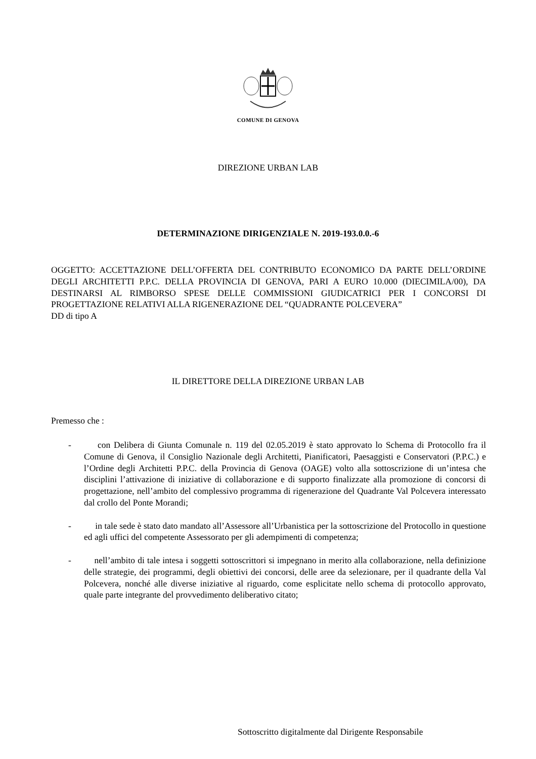COMUNE DI GENOVA
DIREZIONE URBAN LAB
DETERMINAZIONE DIRIGENZIALE N. 2019-193.0.0.-6
OGGETTO: ACCETTAZIONE DELL’OFFERTA DEL CONTRIBUTO ECONOMICO DA PARTE DELL’ORDINE DEGLI ARCHITETTI P.P.C. DELLA PROVINCIA DI GENOVA, PARI A EURO 10.000 (DIECIMILA/00), DA DESTINARSI AL RIMBORSO SPESE DELLE COMMISSIONI GIUDICATRICI PER I CONCORSI DI PROGETTAZIONE RELATIVI ALLA RIGENERAZIONE DEL “QUADRANTE POLCEVERA”
DD di tipo A
IL DIRETTORE DELLA DIREZIONE URBAN LAB
Premesso che :
- con Delibera di Giunta Comunale n. 119 del 02.05.2019 è stato approvato lo Schema di Protocollo fra il Comune di Genova, il Consiglio Nazionale degli Architetti, Pianificatori, Paesaggisti e Conservatori (P.P.C.) e l’Ordine degli Architetti P.P.C. della Provincia di Genova (OAGE) volto alla sottoscrizione di un’intesa che disciplini l’attivazione di iniziative di collaborazione e di supporto finalizzate alla promozione di concorsi di progettazione, nell’ambito del complessivo programma di rigenerazione del Quadrante Val Polcevera interessato dal crollo del Ponte Morandi;
- in tale sede è stato dato mandato all’Assessore all’Urbanistica per la sottoscrizione del Protocollo in questione ed agli uffici del competente Assessorato per gli adempimenti di competenza;
- nell’ambito di tale intesa i soggetti sottoscrittori si impegnano in merito alla collaborazione, nella definizione delle strategie, dei programmi, degli obiettivi dei concorsi, delle aree da selezionare, per il quadrante della Val Polcevera, nonché alle diverse iniziative al riguardo, come esplicitate nello schema di protocollo approvato, quale parte integrante del provvedimento deliberativo citato;
Sottoscritto digitalmente dal Dirigente Responsabile